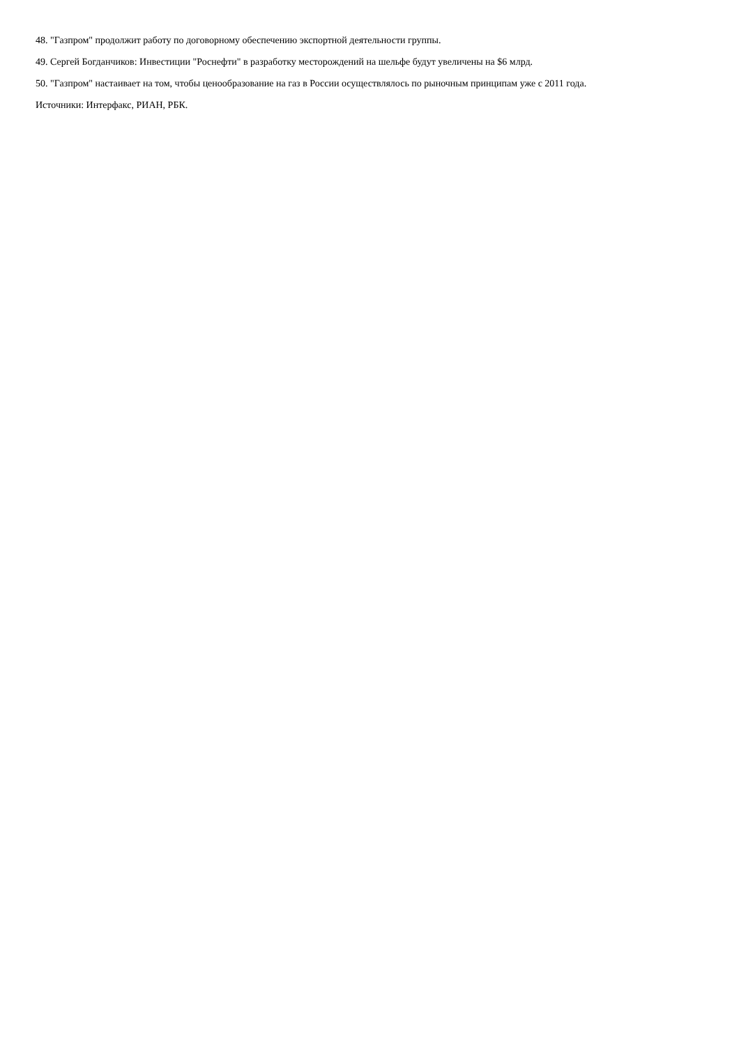48. "Газпром" продолжит работу по договорному обеспечению экспортной деятельности группы.
49. Сергей Богданчиков: Инвестиции "Роснефти" в разработку месторождений на шельфе будут увеличены на $6 млрд.
50. "Газпром" настаивает на том, чтобы ценообразование на газ в России осуществлялось по рыночным принципам уже с 2011 года.
Источники: Интерфакс, РИАН, РБК.